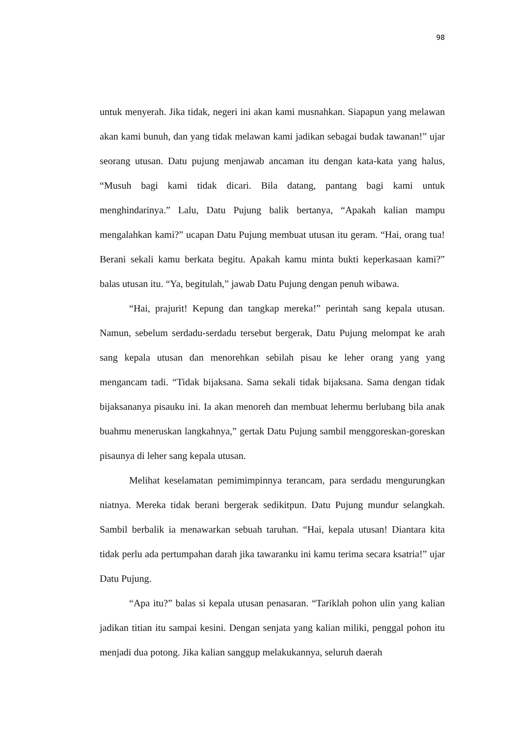98
untuk menyerah. Jika tidak, negeri ini akan kami musnahkan. Siapapun yang melawan akan kami bunuh, dan yang tidak melawan kami jadikan sebagai budak tawanan!” ujar seorang utusan. Datu pujung menjawab ancaman itu dengan kata-kata yang halus, “Musuh bagi kami tidak dicari. Bila datang, pantang bagi kami untuk menghindarinya.” Lalu, Datu Pujung balik bertanya, “Apakah kalian mampu mengalahkan kami?” ucapan Datu Pujung membuat utusan itu geram. “Hai, orang tua! Berani sekali kamu berkata begitu. Apakah kamu minta bukti keperkasaan kami?” balas utusan itu. “Ya, begitulah,” jawab Datu Pujung dengan penuh wibawa.
“Hai, prajurit! Kepung dan tangkap mereka!” perintah sang kepala utusan. Namun, sebelum serdadu-serdadu tersebut bergerak, Datu Pujung melompat ke arah sang kepala utusan dan menorehkan sebilah pisau ke leher orang yang yang mengancam tadi. “Tidak bijaksana. Sama sekali tidak bijaksana. Sama dengan tidak bijaksananya pisauku ini. Ia akan menoreh dan membuat lehermu berlubang bila anak buahmu meneruskan langkahnya,” gertak Datu Pujung sambil menggoreskan-goreskan pisaunya di leher sang kepala utusan.
Melihat keselamatan pemimimpinnya terancam, para serdadu mengurungkan niatnya. Mereka tidak berani bergerak sedikitpun. Datu Pujung mundur selangkah. Sambil berbalik ia menawarkan sebuah taruhan. “Hai, kepala utusan! Diantara kita tidak perlu ada pertumpahan darah jika tawaranku ini kamu terima secara ksatria!” ujar Datu Pujung.
“Apa itu?” balas si kepala utusan penasaran. “Tariklah pohon ulin yang kalian jadikan titian itu sampai kesini. Dengan senjata yang kalian miliki, penggal pohon itu menjadi dua potong. Jika kalian sanggup melakukannya, seluruh daerah